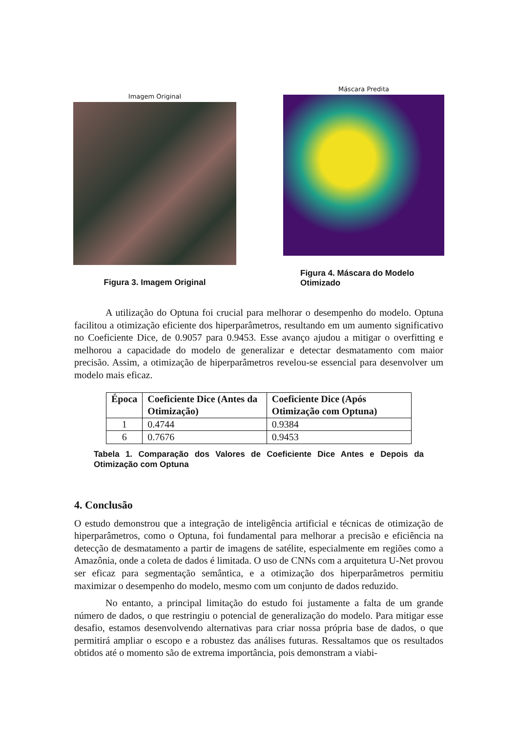Imagem Original
Figura 3. Imagem Original
Máscara Predita
Figura 4. Máscara do Modelo Otimizado
A utilização do Optuna foi crucial para melhorar o desempenho do modelo. Optuna facilitou a otimização eficiente dos hiperparâmetros, resultando em um aumento significativo no Coeficiente Dice, de 0.9057 para 0.9453. Esse avanço ajudou a mitigar o overfitting e melhorou a capacidade do modelo de generalizar e detectar desmatamento com maior precisão. Assim, a otimização de hiperparâmetros revelou-se essencial para desenvolver um modelo mais eficaz.
| Época | Coeficiente Dice (Antes da Otimização) | Coeficiente Dice (Após Otimização com Optuna) |
| --- | --- | --- |
| 1 | 0.4744 | 0.9384 |
| 6 | 0.7676 | 0.9453 |
Tabela 1. Comparação dos Valores de Coeficiente Dice Antes e Depois da Otimização com Optuna
4. Conclusão
O estudo demonstrou que a integração de inteligência artificial e técnicas de otimização de hiperparâmetros, como o Optuna, foi fundamental para melhorar a precisão e eficiência na detecção de desmatamento a partir de imagens de satélite, especialmente em regiões como a Amazônia, onde a coleta de dados é limitada. O uso de CNNs com a arquitetura U-Net provou ser eficaz para segmentação semântica, e a otimização dos hiperparâmetros permitiu maximizar o desempenho do modelo, mesmo com um conjunto de dados reduzido.
No entanto, a principal limitação do estudo foi justamente a falta de um grande número de dados, o que restringiu o potencial de generalização do modelo. Para mitigar esse desafio, estamos desenvolvendo alternativas para criar nossa própria base de dados, o que permitirá ampliar o escopo e a robustez das análises futuras. Ressaltamos que os resultados obtidos até o momento são de extrema importância, pois demonstram a viabi-